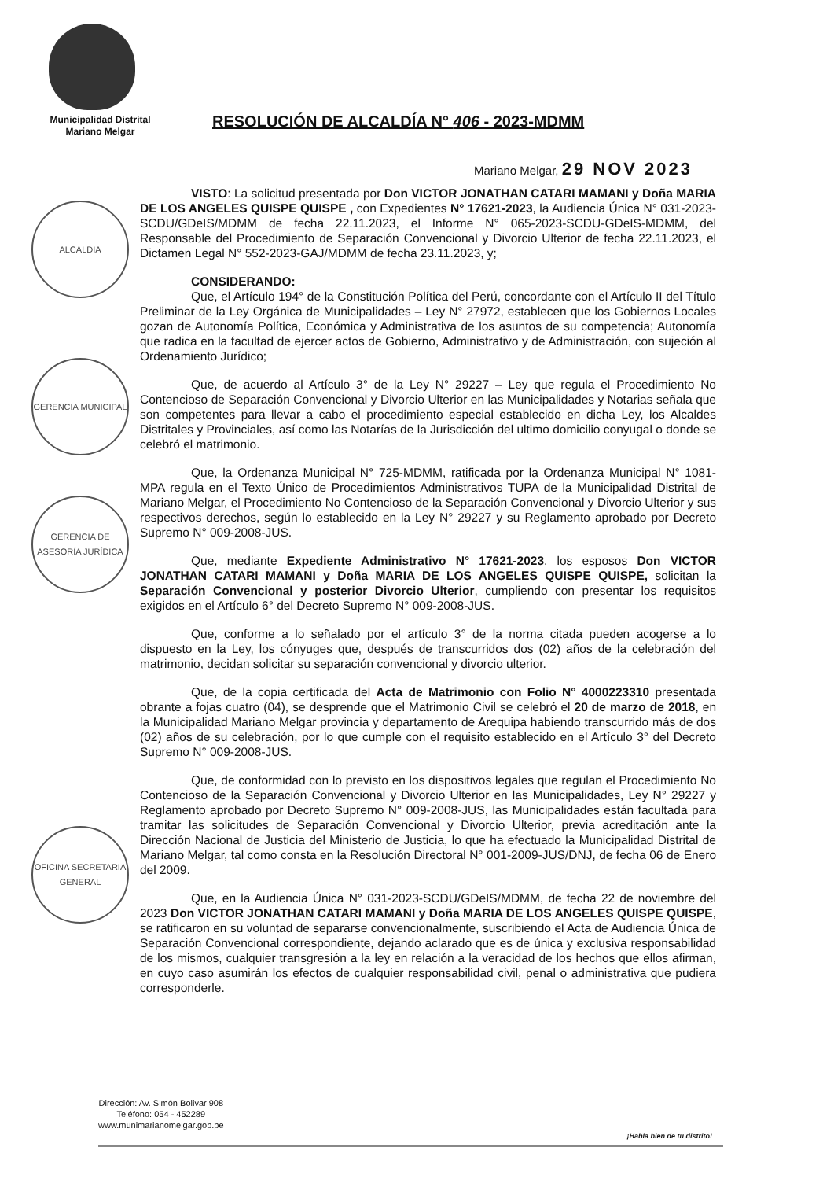ALCALDIA
GERENCIA MUNICIPAL
GERENCIA DE ASESORÍA JURÍDICA
OFICINA SECRETARIA GENERAL
Municipalidad Distrital
Mariano Melgar
RESOLUCIÓN DE ALCALDÍA N° 406 - 2023-MDMM
Mariano Melgar, 29 NOV 2023
VISTO: La solicitud presentada por Don VICTOR JONATHAN CATARI MAMANI y Doña MARIA DE LOS ANGELES QUISPE QUISPE , con Expedientes N° 17621-2023, la Audiencia Única N° 031-2023-SCDU/GDeIS/MDMM de fecha 22.11.2023, el Informe N° 065-2023-SCDU-GDeIS-MDMM, del Responsable del Procedimiento de Separación Convencional y Divorcio Ulterior de fecha 22.11.2023, el Dictamen Legal N° 552-2023-GAJ/MDMM de fecha 23.11.2023, y;
CONSIDERANDO:
Que, el Artículo 194° de la Constitución Política del Perú, concordante con el Artículo II del Título Preliminar de la Ley Orgánica de Municipalidades – Ley N° 27972, establecen que los Gobiernos Locales gozan de Autonomía Política, Económica y Administrativa de los asuntos de su competencia; Autonomía que radica en la facultad de ejercer actos de Gobierno, Administrativo y de Administración, con sujeción al Ordenamiento Jurídico;
Que, de acuerdo al Artículo 3° de la Ley N° 29227 – Ley que regula el Procedimiento No Contencioso de Separación Convencional y Divorcio Ulterior en las Municipalidades y Notarias señala que son competentes para llevar a cabo el procedimiento especial establecido en dicha Ley, los Alcaldes Distritales y Provinciales, así como las Notarías de la Jurisdicción del ultimo domicilio conyugal o donde se celebró el matrimonio.
Que, la Ordenanza Municipal N° 725-MDMM, ratificada por la Ordenanza Municipal N° 1081-MPA regula en el Texto Único de Procedimientos Administrativos TUPA de la Municipalidad Distrital de Mariano Melgar, el Procedimiento No Contencioso de la Separación Convencional y Divorcio Ulterior y sus respectivos derechos, según lo establecido en la Ley N° 29227 y su Reglamento aprobado por Decreto Supremo N° 009-2008-JUS.
Que, mediante Expediente Administrativo N° 17621-2023, los esposos Don VICTOR JONATHAN CATARI MAMANI y Doña MARIA DE LOS ANGELES QUISPE QUISPE, solicitan la Separación Convencional y posterior Divorcio Ulterior, cumpliendo con presentar los requisitos exigidos en el Artículo 6° del Decreto Supremo N° 009-2008-JUS.
Que, conforme a lo señalado por el artículo 3° de la norma citada pueden acogerse a lo dispuesto en la Ley, los cónyuges que, después de transcurridos dos (02) años de la celebración del matrimonio, decidan solicitar su separación convencional y divorcio ulterior.
Que, de la copia certificada del Acta de Matrimonio con Folio N° 4000223310 presentada obrante a fojas cuatro (04), se desprende que el Matrimonio Civil se celebró el 20 de marzo de 2018, en la Municipalidad Mariano Melgar provincia y departamento de Arequipa habiendo transcurrido más de dos (02) años de su celebración, por lo que cumple con el requisito establecido en el Artículo 3° del Decreto Supremo N° 009-2008-JUS.
Que, de conformidad con lo previsto en los dispositivos legales que regulan el Procedimiento No Contencioso de la Separación Convencional y Divorcio Ulterior en las Municipalidades, Ley N° 29227 y Reglamento aprobado por Decreto Supremo N° 009-2008-JUS, las Municipalidades están facultada para tramitar las solicitudes de Separación Convencional y Divorcio Ulterior, previa acreditación ante la Dirección Nacional de Justicia del Ministerio de Justicia, lo que ha efectuado la Municipalidad Distrital de Mariano Melgar, tal como consta en la Resolución Directoral N° 001-2009-JUS/DNJ, de fecha 06 de Enero del 2009.
Que, en la Audiencia Única N° 031-2023-SCDU/GDeIS/MDMM, de fecha 22 de noviembre del 2023 Don VICTOR JONATHAN CATARI MAMANI y Doña MARIA DE LOS ANGELES QUISPE QUISPE, se ratificaron en su voluntad de separarse convencionalmente, suscribiendo el Acta de Audiencia Única de Separación Convencional correspondiente, dejando aclarado que es de única y exclusiva responsabilidad de los mismos, cualquier transgresión a la ley en relación a la veracidad de los hechos que ellos afirman, en cuyo caso asumirán los efectos de cualquier responsabilidad civil, penal o administrativa que pudiera corresponderle.
Dirección: Av. Simón Bolivar 908
Teléfono: 054 - 452289
www.munimarianomelgar.gob.pe
¡Habla bien de tu distrito!